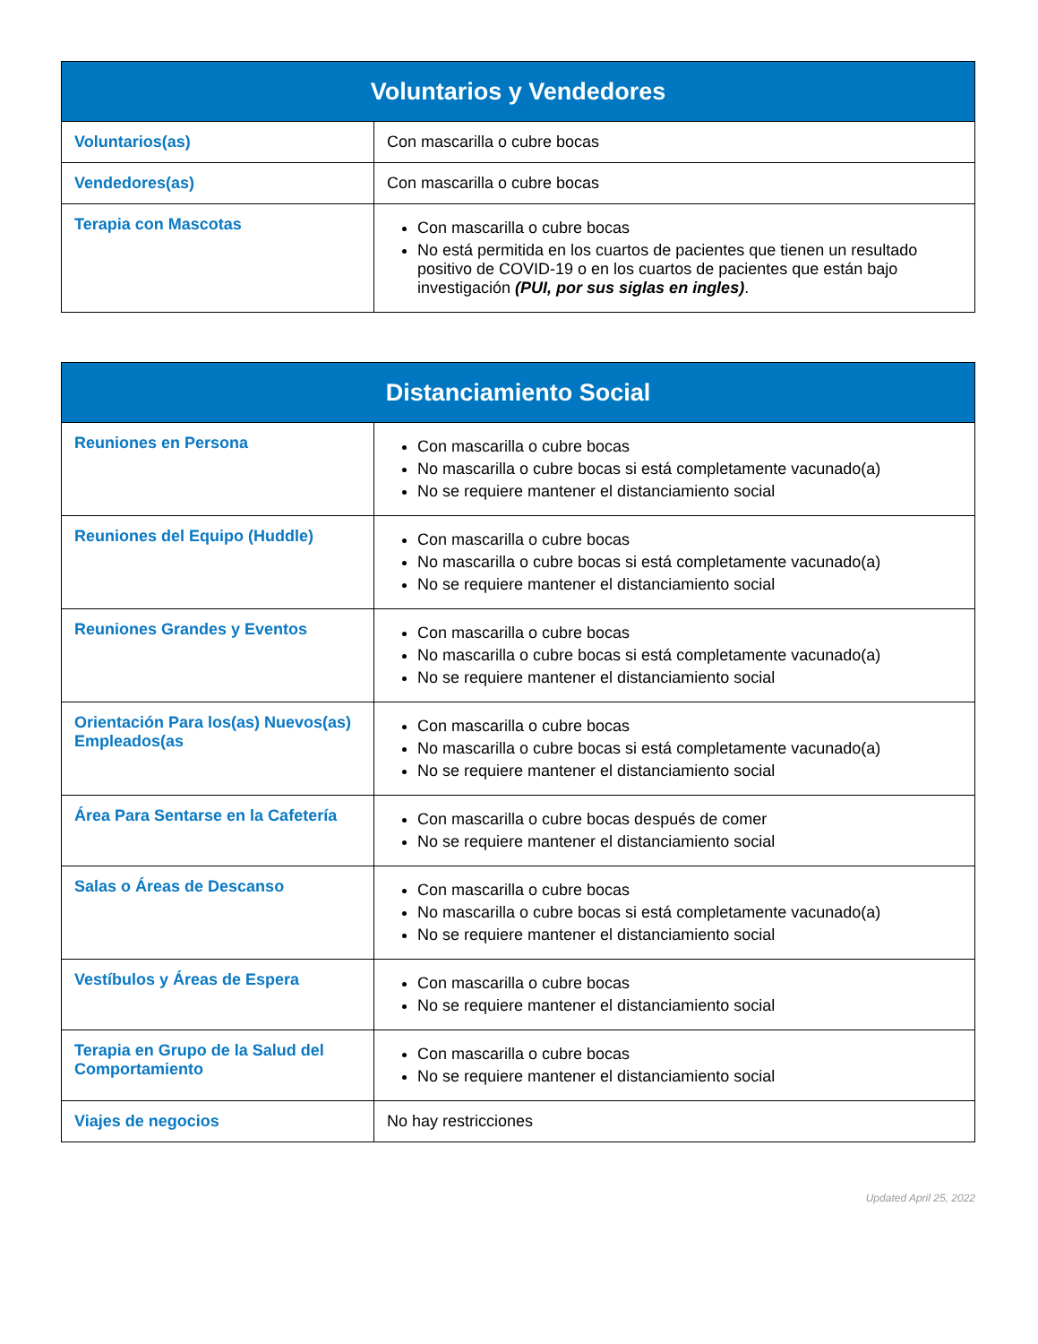| Voluntarios y Vendedores | |
| --- | --- |
| Voluntarios(as) | Con mascarilla o cubre bocas |
| Vendedores(as) | Con mascarilla o cubre bocas |
| Terapia con Mascotas | Con mascarilla o cubre bocas No está permitida en los cuartos de pacientes que tienen un resultado positivo de COVID-19 o en los cuartos de pacientes que están bajo investigación (PUI, por sus siglas en ingles) . |
| Distanciamiento Social | |
| --- | --- |
| Reuniones en Persona | Con mascarilla o cubre bocas No mascarilla o cubre bocas si está completamente vacunado(a) No se requiere mantener el distanciamiento social |
| Reuniones del Equipo (Huddle) | Con mascarilla o cubre bocas No mascarilla o cubre bocas si está completamente vacunado(a) No se requiere mantener el distanciamiento social |
| Reuniones Grandes y Eventos | Con mascarilla o cubre bocas No mascarilla o cubre bocas si está completamente vacunado(a) No se requiere mantener el distanciamiento social |
| Orientación Para los(as) Nuevos(as) Empleados(as | Con mascarilla o cubre bocas No mascarilla o cubre bocas si está completamente vacunado(a) No se requiere mantener el distanciamiento social |
| Área Para Sentarse en la Cafetería | Con mascarilla o cubre bocas después de comer No se requiere mantener el distanciamiento social |
| Salas o Áreas de Descanso | Con mascarilla o cubre bocas No mascarilla o cubre bocas si está completamente vacunado(a) No se requiere mantener el distanciamiento social |
| Vestíbulos y Áreas de Espera | Con mascarilla o cubre bocas No se requiere mantener el distanciamiento social |
| Terapia en Grupo de la Salud del Comportamiento | Con mascarilla o cubre bocas No se requiere mantener el distanciamiento social |
| Viajes de negocios | No hay restricciones |
Updated April 25, 2022